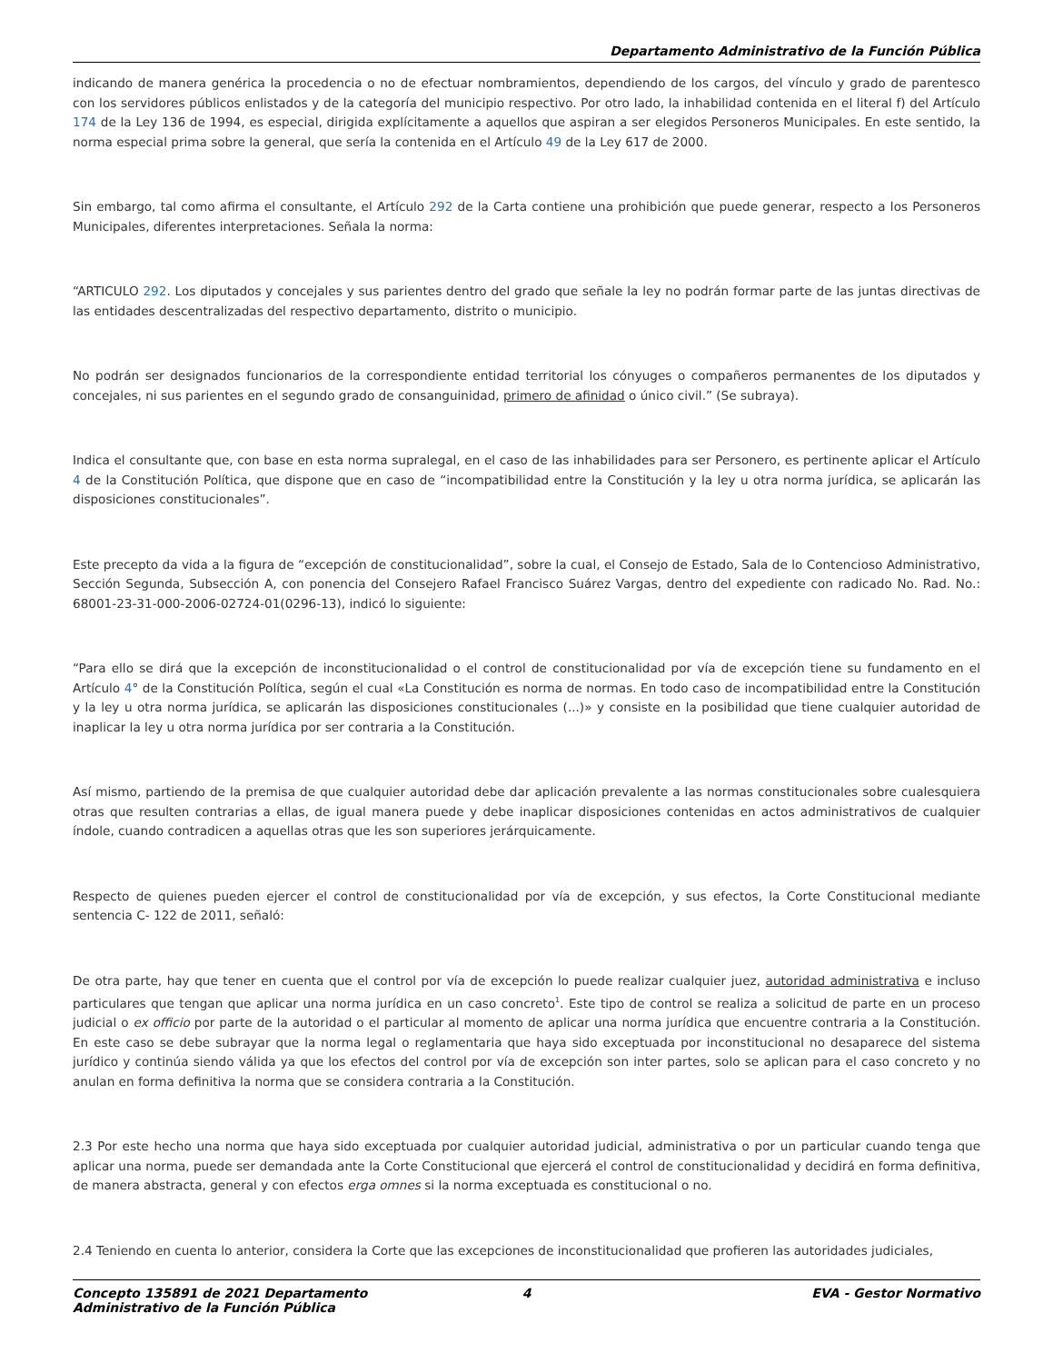Departamento Administrativo de la Función Pública
indicando de manera genérica la procedencia o no de efectuar nombramientos, dependiendo de los cargos, del vínculo y grado de parentesco con los servidores públicos enlistados y de la categoría del municipio respectivo. Por otro lado, la inhabilidad contenida en el literal f) del Artículo 174 de la Ley 136 de 1994, es especial, dirigida explícitamente a aquellos que aspiran a ser elegidos Personeros Municipales. En este sentido, la norma especial prima sobre la general, que sería la contenida en el Artículo 49 de la Ley 617 de 2000.
Sin embargo, tal como afirma el consultante, el Artículo 292 de la Carta contiene una prohibición que puede generar, respecto a los Personeros Municipales, diferentes interpretaciones. Señala la norma:
“ARTICULO 292. Los diputados y concejales y sus parientes dentro del grado que señale la ley no podrán formar parte de las juntas directivas de las entidades descentralizadas del respectivo departamento, distrito o municipio.
No podrán ser designados funcionarios de la correspondiente entidad territorial los cónyuges o compañeros permanentes de los diputados y concejales, ni sus parientes en el segundo grado de consanguinidad, primero de afinidad o único civil.” (Se subraya).
Indica el consultante que, con base en esta norma supralegal, en el caso de las inhabilidades para ser Personero, es pertinente aplicar el Artículo 4 de la Constitución Política, que dispone que en caso de “incompatibilidad entre la Constitución y la ley u otra norma jurídica, se aplicarán las disposiciones constitucionales”.
Este precepto da vida a la figura de “excepción de constitucionalidad”, sobre la cual, el Consejo de Estado, Sala de lo Contencioso Administrativo, Sección Segunda, Subsección A, con ponencia del Consejero Rafael Francisco Suárez Vargas, dentro del expediente con radicado No. Rad. No.: 68001-23-31-000-2006-02724-01(0296-13), indicó lo siguiente:
“Para ello se dirá que la excepción de inconstitucionalidad o el control de constitucionalidad por vía de excepción tiene su fundamento en el Artículo 4° de la Constitución Política, según el cual «La Constitución es norma de normas. En todo caso de incompatibilidad entre la Constitución y la ley u otra norma jurídica, se aplicarán las disposiciones constitucionales (...)» y consiste en la posibilidad que tiene cualquier autoridad de inaplicar la ley u otra norma jurídica por ser contraria a la Constitución.
Así mismo, partiendo de la premisa de que cualquier autoridad debe dar aplicación prevalente a las normas constitucionales sobre cualesquiera otras que resulten contrarias a ellas, de igual manera puede y debe inaplicar disposiciones contenidas en actos administrativos de cualquier índole, cuando contradicen a aquellas otras que les son superiores jerárquicamente.
Respecto de quienes pueden ejercer el control de constitucionalidad por vía de excepción, y sus efectos, la Corte Constitucional mediante sentencia C- 122 de 2011, señaló:
De otra parte, hay que tener en cuenta que el control por vía de excepción lo puede realizar cualquier juez, autoridad administrativa e incluso particulares que tengan que aplicar una norma jurídica en un caso concreto<sup>1</sup>. Este tipo de control se realiza a solicitud de parte en un proceso judicial o ex officio por parte de la autoridad o el particular al momento de aplicar una norma jurídica que encuentre contraria a la Constitución. En este caso se debe subrayar que la norma legal o reglamentaria que haya sido exceptuada por inconstitucional no desaparece del sistema jurídico y continúa siendo válida ya que los efectos del control por vía de excepción son inter partes, solo se aplican para el caso concreto y no anulan en forma definitiva la norma que se considera contraria a la Constitución.
2.3 Por este hecho una norma que haya sido exceptuada por cualquier autoridad judicial, administrativa o por un particular cuando tenga que aplicar una norma, puede ser demandada ante la Corte Constitucional que ejercerá el control de constitucionalidad y decidirá en forma definitiva, de manera abstracta, general y con efectos erga omnes si la norma exceptuada es constitucional o no.
2.4 Teniendo en cuenta lo anterior, considera la Corte que las excepciones de inconstitucionalidad que profieren las autoridades judiciales,
Concepto 135891 de 2021 Departamento Administrativo de la Función Pública
4 EVA - Gestor Normativo